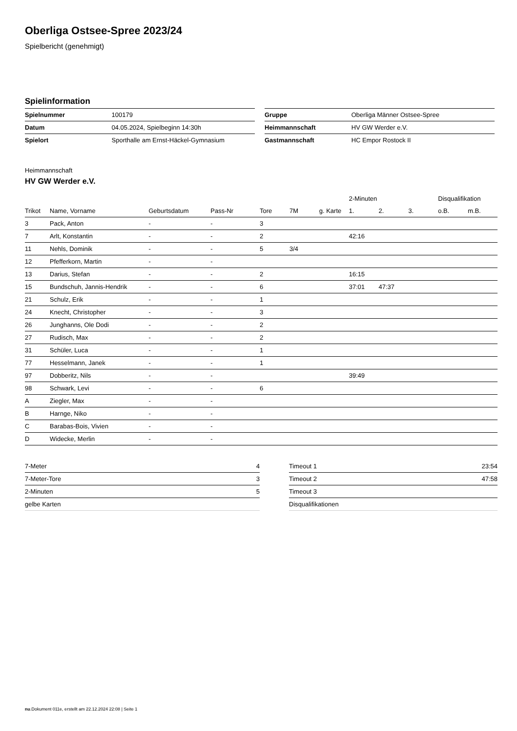Oberliga Ostsee-Spree 2023/24
Spielbericht (genehmigt)
Spielinformation
| Spielnummer | 100179 |
| Datum | 04.05.2024, Spielbeginn 14:30h |
| Spielort | Sporthalle am Ernst-Häckel-Gymnasium |
| Gruppe | Oberliga Männer Ostsee-Spree |
| Heimmannschaft | HV GW Werder e.V. |
| Gastmannschaft | HC Empor Rostock II |
Heimmannschaft
HV GW Werder e.V.
| | | | | | | | 2-Minuten | | | Disqualifikation | |
| --- | --- | --- | --- | --- | --- | --- | --- | --- | --- | --- | --- |
| Trikot | Name, Vorname | Geburtsdatum | Pass-Nr | Tore | 7M | g. Karte | 1. | 2. | 3. | o.B. | m.B. |
| 3 | Pack, Anton | - | - | 3 | | | | | | | |
| 7 | Arlt, Konstantin | - | - | 2 | | | 42:16 | | | | |
| 11 | Nehls, Dominik | - | - | 5 | 3/4 | | | | | | |
| 12 | Pfefferkorn, Martin | - | - | | | | | | | | |
| 13 | Darius, Stefan | - | - | 2 | | | 16:15 | | | | |
| 15 | Bundschuh, Jannis-Hendrik | - | - | 6 | | | 37:01 | 47:37 | | | |
| 21 | Schulz, Erik | - | - | 1 | | | | | | | |
| 24 | Knecht, Christopher | - | - | 3 | | | | | | | |
| 26 | Junghanns, Ole Dodi | - | - | 2 | | | | | | | |
| 27 | Rudisch, Max | - | - | 2 | | | | | | | |
| 31 | Schüler, Luca | - | - | 1 | | | | | | | |
| 77 | Hesselmann, Janek | - | - | 1 | | | | | | | |
| 97 | Dobberitz, Nils | - | - | | | | 39:49 | | | | |
| 98 | Schwark, Levi | - | - | 6 | | | | | | | |
| A | Ziegler, Max | - | - | | | | | | | | |
| B | Harnge, Niko | - | - | | | | | | | | |
| C | Barabas-Bois, Vivien | - | - | | | | | | | | |
| D | Widecke, Merlin | - | - | | | | | | | | |
| 7-Meter | 4 |
| 7-Meter-Tore | 3 |
| 2-Minuten | 5 |
| gelbe Karten | |
| Timeout 1 | 23:54 |
| Timeout 2 | 47:58 |
| Timeout 3 | |
| Disqualifikationen | |
nu.Dokument 011e, erstellt am 22.12.2024 22:08 | Seite 1